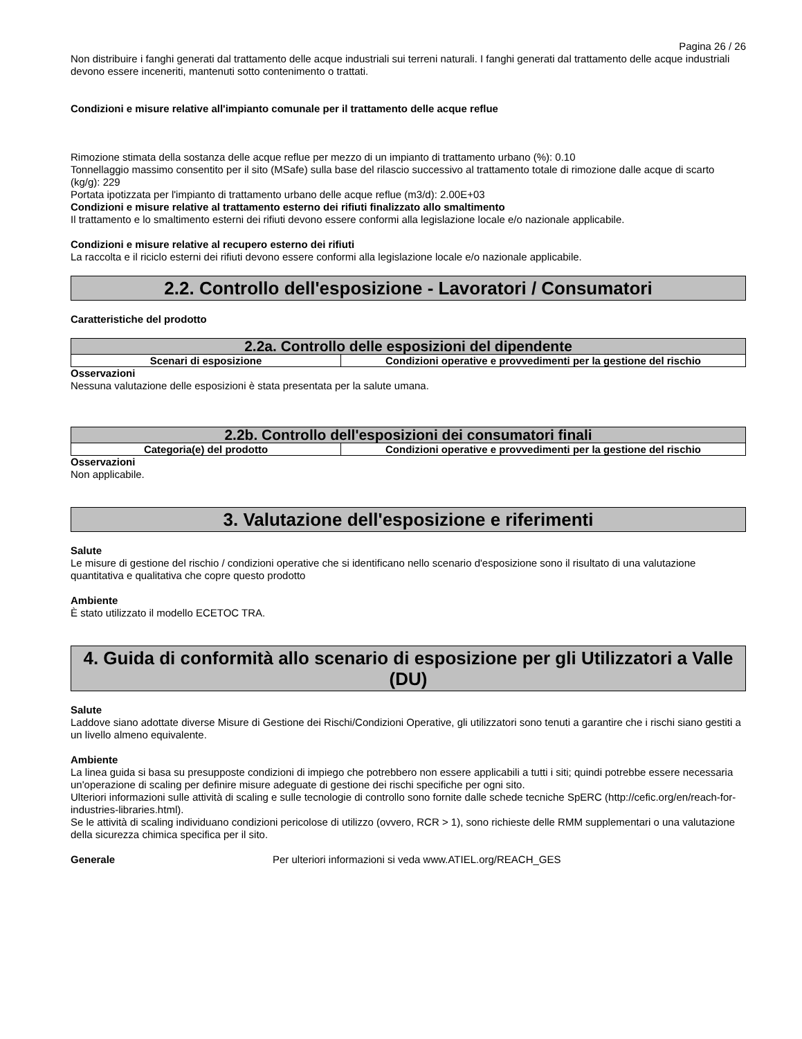Pagina 26 / 26
Non distribuire i fanghi generati dal trattamento delle acque industriali sui terreni naturali. I fanghi generati dal trattamento delle acque industriali devono essere inceneriti, mantenuti sotto contenimento o trattati.
Condizioni e misure relative all'impianto comunale per il trattamento delle acque reflue
Rimozione stimata della sostanza delle acque reflue per mezzo di un impianto di trattamento urbano (%): 0.10
Tonnellaggio massimo consentito per il sito (MSafe) sulla base del rilascio successivo al trattamento totale di rimozione dalle acque di scarto (kg/g): 229
Portata ipotizzata per l'impianto di trattamento urbano delle acque reflue (m3/d): 2.00E+03
Condizioni e misure relative al trattamento esterno dei rifiuti finalizzato allo smaltimento
Il trattamento e lo smaltimento esterni dei rifiuti devono essere conformi alla legislazione locale e/o nazionale applicabile.
Condizioni e misure relative al recupero esterno dei rifiuti
La raccolta e il riciclo esterni dei rifiuti devono essere conformi alla legislazione locale e/o nazionale applicabile.
2.2. Controllo dell'esposizione - Lavoratori / Consumatori
Caratteristiche del prodotto
| 2.2a. Controllo delle esposizioni del dipendente | |
| --- | --- |
| Scenari di esposizione | Condizioni operative e provvedimenti per la gestione del rischio |
Osservazioni
Nessuna valutazione delle esposizioni è stata presentata per la salute umana.
| 2.2b. Controllo dell'esposizioni dei consumatori finali | |
| --- | --- |
| Categoria(e) del prodotto | Condizioni operative e provvedimenti per la gestione del rischio |
Osservazioni
Non applicabile.
3. Valutazione dell'esposizione e riferimenti
Salute
Le misure di gestione del rischio / condizioni operative che si identificano nello scenario d'esposizione sono il risultato di una valutazione quantitativa e qualitativa che copre questo prodotto
Ambiente
È stato utilizzato il modello ECETOC TRA.
4. Guida di conformità allo scenario di esposizione per gli Utilizzatori a Valle (DU)
Salute
Laddove siano adottate diverse Misure di Gestione dei Rischi/Condizioni Operative, gli utilizzatori sono tenuti a garantire che i rischi siano gestiti a un livello almeno equivalente.
Ambiente
La linea guida si basa su presupposte condizioni di impiego che potrebbero non essere applicabili a tutti i siti; quindi potrebbe essere necessaria un'operazione di scaling per definire misure adeguate di gestione dei rischi specifiche per ogni sito.
Ulteriori informazioni sulle attività di scaling e sulle tecnologie di controllo sono fornite dalle schede tecniche SpERC (http://cefic.org/en/reach-for-industries-libraries.html).
Se le attività di scaling individuano condizioni pericolose di utilizzo (ovvero, RCR > 1), sono richieste delle RMM supplementari o una valutazione della sicurezza chimica specifica per il sito.
Generale Per ulteriori informazioni si veda www.ATIEL.org/REACH_GES